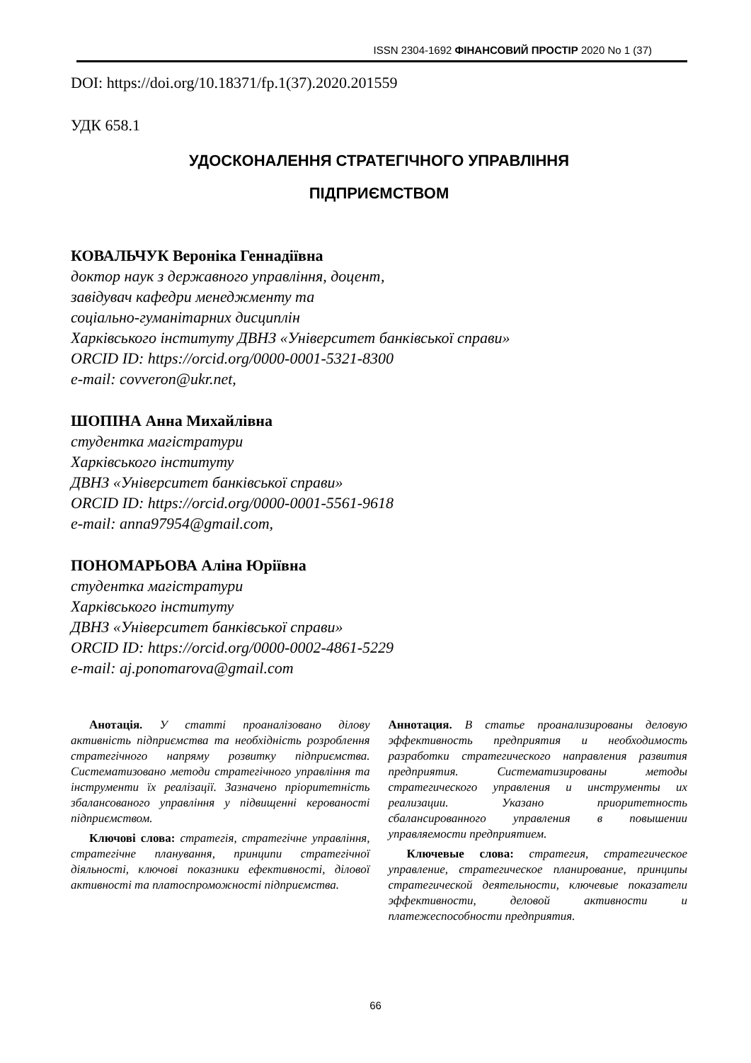ISSN 2304-1692 ФІНАНСОВИЙ ПРОСТІР 2020 No 1 (37)
DOI: https://doi.org/10.18371/fp.1(37).2020.201559
УДК 658.1
УДОСКОНАЛЕННЯ СТРАТЕГІЧНОГО УПРАВЛІННЯ
ПІДПРИЄМСТВОМ
КОВАЛЬЧУК Вероніка Геннадіївна
доктор наук з державного управління, доцент,
завідувач кафедри менеджменту та
соціально-гуманітарних дисциплін
Харківського інституту ДВНЗ «Університет банківської справи»
ORCID ID: https://orcid.org/0000-0001-5321-8300
e-mail: covveron@ukr.net,
ШОПІНА Анна Михайлівна
студентка магістратури
Харківського інституту
ДВНЗ «Університет банківської справи»
ORCID ID: https://orcid.org/0000-0001-5561-9618
e-mail: anna97954@gmail.com,
ПОНОМАРЬОВА Аліна Юріївна
студентка магістратури
Харківського інституту
ДВНЗ «Університет банківської справи»
ORCID ID: https://orcid.org/0000-0002-4861-5229
e-mail: aj.ponomarova@gmail.com
Анотація. У статті проаналізовано ділову активність підприємства та необхідність розроблення стратегічного напряму розвитку підприємства. Систематизовано методи стратегічного управління та інструменти їх реалізації. Зазначено пріоритетність збалансованого управління у підвищенні керованості підприємством.
Ключові слова: стратегія, стратегічне управління, стратегічне планування, принципи стратегічної діяльності, ключові показники ефективності, ділової активності та платоспроможності підприємства.
Аннотация. В статье проанализированы деловую эффективность предприятия и необходимость разработки стратегического направления развития предприятия. Систематизированы методы стратегического управления и инструменты их реализации. Указано приоритетность сбалансированного управления в повышении управляемости предприятием.
Ключевые слова: стратегия, стратегическое управление, стратегическое планирование, принципы стратегической деятельности, ключевые показатели эффективности, деловой активности и платежеспособности предприятия.
66